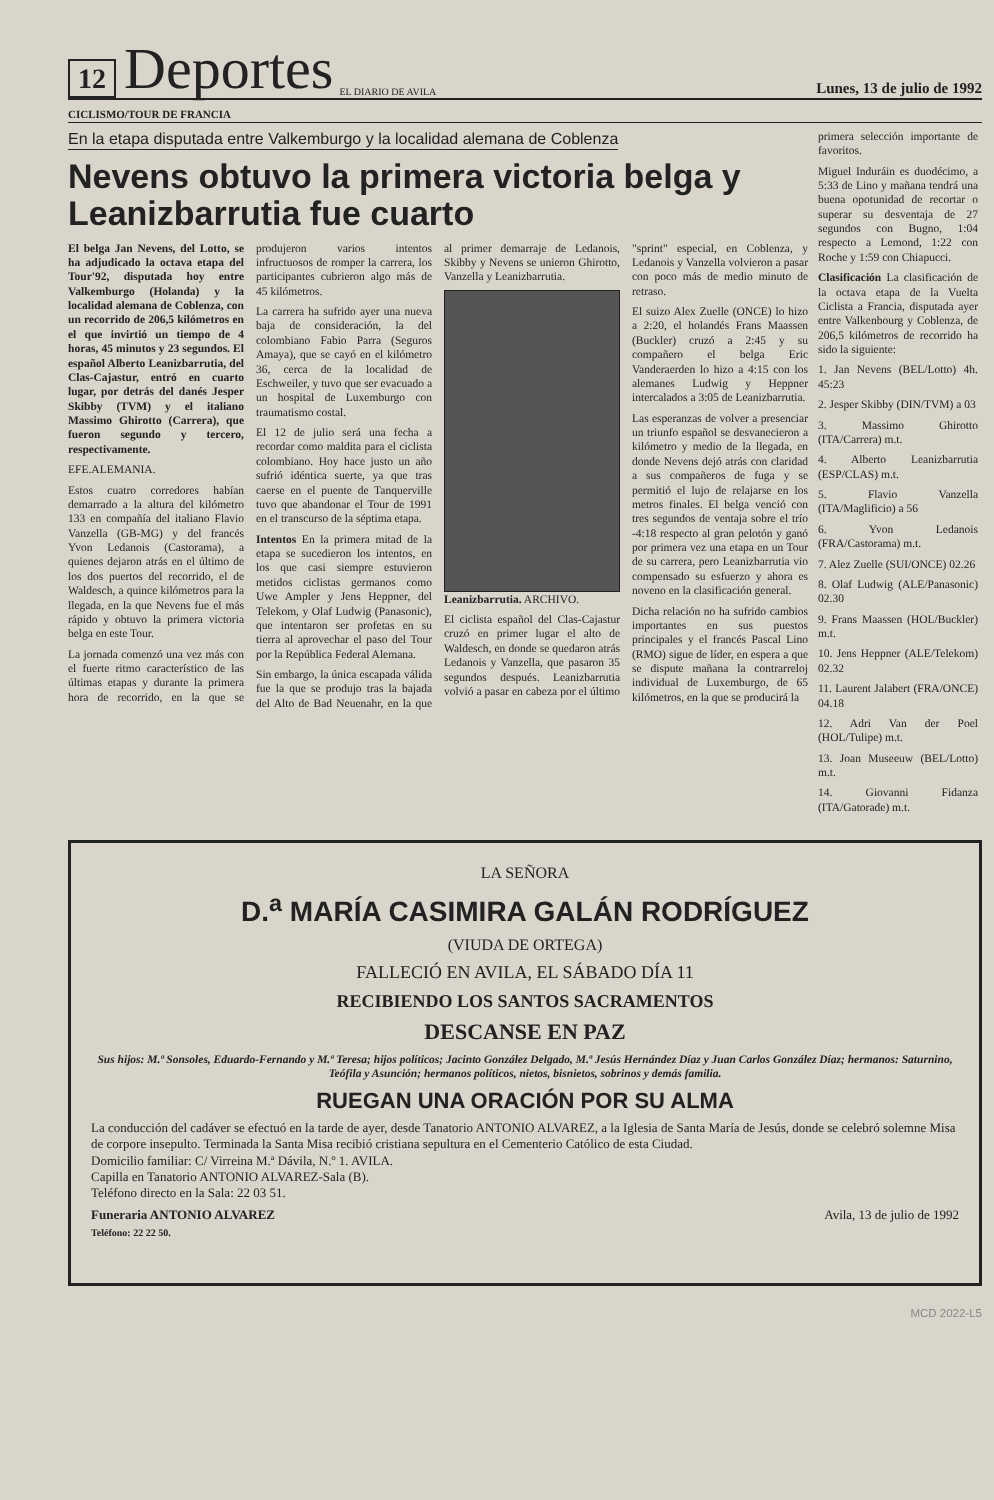12 Deportes EL DIARIO DE AVILA Lunes, 13 de julio de 1992
CICLISMO/TOUR DE FRANCIA
En la etapa disputada entre Valkemburgo y la localidad alemana de Coblenza
Nevens obtuvo la primera victoria belga y Leanizbarrutia fue cuarto
El belga Jan Nevens, del Lotto, se ha adjudicado la octava etapa del Tour'92, disputada hoy entre Valkemburgo (Holanda) y la localidad alemana de Coblenza, con un recorrido de 206,5 kilómetros en el que invirtió un tiempo de 4 horas, 45 minutos y 23 segundos. El español Alberto Leanizbarrutia, del Clas-Cajastur, entró en cuarto lugar, por detrás del danés Jesper Skibby (TVM) y el italiano Massimo Ghirotto (Carrera), que fueron segundo y tercero, respectivamente.
EFE.ALEMANIA.
Estos cuatro corredores habían demarrado a la altura del kilómetro 133 en compañía del italiano Flavio Vanzella (GB-MG) y del francés Yvon Ledanois (Castorama), a quienes dejaron atrás en el último de los dos puertos del recorrido, el de Waldesch, a quince kilómetros para la llegada, en la que Nevens fue el más rápido y obtuvo la primera victoria belga en este Tour.
La jornada comenzó una vez más con el fuerte ritmo característico de las últimas etapas y durante la primera hora de recorrido, en la que se produjeron varios intentos infructuosos de romper la carrera, los participantes cubrieron algo más de 45 kilómetros.
La carrera ha sufrido ayer una nueva baja de consideración, la del colombiano Fabio Parra (Seguros Amaya), que se cayó en el kilómetro 36, cerca de la localidad de Eschweiler, y tuvo que ser evacuado a un hospital de Luxemburgo con traumatismo costal.
El 12 de julio será una fecha a recordar como maldita para el ciclista colombiano. Hoy hace justo un año sufrió idéntica suerte, ya que tras caerse en el puente de Tanquerville tuvo que abandonar el Tour de 1991 en el transcurso de la séptima etapa.
Intentos En la primera mitad de la etapa se sucedieron los intentos, en los que casi siempre estuvieron metidos ciclistas germanos como Uwe Ampler y Jens Heppner, del Telekom, y Olaf Ludwig (Panasonic), que intentaron ser profetas en su tierra al aprovechar el paso del Tour por la República Federal Alemana.
Sin embargo, la única escapada válida fue la que se produjo tras la bajada del Alto de Bad Neuenahr, en la que al primer demarraje de Ledanois, Skibby y Nevens se unieron Ghirotto, Vanzella y Leanizbarrutia.
Leanizbarrutia. ARCHIVO.
El ciclista español del Clas-Cajastur cruzó en primer lugar el alto de Waldesch, en donde se quedaron atrás Ledanois y Vanzella, que pasaron 35 segundos después. Leanizbarrutia volvió a pasar en cabeza por el último "sprint" especial, en Coblenza, y Ledanois y Vanzella volvieron a pasar con poco más de medio minuto de retraso.
El suizo Alex Zuelle (ONCE) lo hizo a 2:20, el holandés Frans Maassen (Buckler) cruzó a 2:45 y su compañero el belga Eric Vanderaerden lo hizo a 4:15 con los alemanes Ludwig y Heppner intercalados a 3:05 de Leanizbarrutia.
Las esperanzas de volver a presenciar un triunfo español se desvanecieron a kilómetro y medio de la llegada, en donde Nevens dejó atrás con claridad a sus compañeros de fuga y se permitió el lujo de relajarse en los metros finales. El belga venció con tres segundos de ventaja sobre el trío -4:18 respecto al gran pelotón y ganó por primera vez una etapa en un Tour de su carrera, pero Leanizbarrutia vio compensado su esfuerzo y ahora es noveno en la clasificación general.
Dicha relación no ha sufrido cambios importantes en sus puestos principales y el francés Pascal Lino (RMO) sigue de líder, en espera a que se dispute mañana la contrarreloj individual de Luxemburgo, de 65 kilómetros, en la que se producirá la
primera selección importante de favoritos.
Miguel Induráin es duodécimo, a 5:33 de Lino y mañana tendrá una buena opotunidad de recortar o superar su desventaja de 27 segundos con Bugno, 1:04 respecto a Lemond, 1:22 con Roche y 1:59 con Chiapucci.
Clasificación La clasificación de la octava etapa de la Vuelta Ciclista a Francia, disputada ayer entre Valkenbourg y Coblenza, de 206,5 kilómetros de recorrido ha sido la siguiente:
1. Jan Nevens (BEL/Lotto) 4h. 45:23
2. Jesper Skibby (DIN/TVM) a 03
3. Massimo Ghirotto (ITA/Carrera) m.t.
4. Alberto Leanizbarrutia (ESP/CLAS) m.t.
5. Flavio Vanzella (ITA/Maglificio) a 56
6. Yvon Ledanois (FRA/Castorama) m.t.
7. Alez Zuelle (SUI/ONCE) 02.26
8. Olaf Ludwig (ALE/Panasonic) 02.30
9. Frans Maassen (HOL/Buckler) m.t.
10. Jens Heppner (ALE/Telekom) 02.32
11. Laurent Jalabert (FRA/ONCE) 04.18
12. Adri Van der Poel (HOL/Tulipe) m.t.
13. Joan Museeuw (BEL/Lotto) m.t.
14. Giovanni Fidanza (ITA/Gatorade) m.t.
LA SEÑORA
D.<sup>a</sup> MARÍA CASIMIRA GALÁN RODRÍGUEZ
(VIUDA DE ORTEGA)
FALLECIÓ EN AVILA, EL SÁBADO DÍA 11
RECIBIENDO LOS SANTOS SACRAMENTOS
DESCANSE EN PAZ
Sus hijos: M.ª Sonsoles, Eduardo-Fernando y M.ª Teresa; hijos políticos; Jacinto González Delgado, M.ª Jesús Hernández Díaz y Juan Carlos González Díaz; hermanos: Saturnino, Teófila y Asunción; hermanos políticos, nietos, bisnietos, sobrinos y demás familia.
RUEGAN UNA ORACIÓN POR SU ALMA
La conducción del cadáver se efectuó en la tarde de ayer, desde Tanatorio ANTONIO ALVAREZ, a la Iglesia de Santa María de Jesús, donde se celebró solemne Misa de corpore insepulto. Terminada la Santa Misa recibió cristiana sepultura en el Cementerio Católico de esta Ciudad.
Domicilio familiar: C/ Virreina M.ª Dávila, N.º 1. AVILA.
Capilla en Tanatorio ANTONIO ALVAREZ-Sala (B).
Teléfono directo en la Sala: 22 03 51.
Funeraria ANTONIO ALVAREZ Avila, 13 de julio de 1992
Teléfono: 22 22 50.
MCD 2022-L5